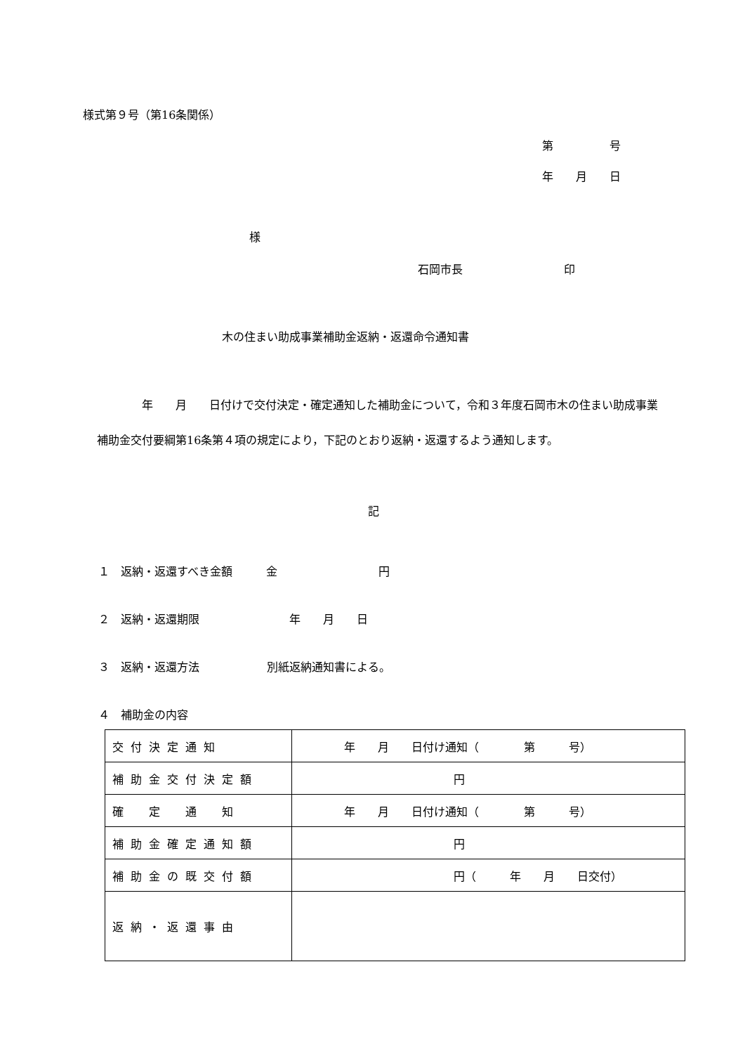様式第９号（第16条関係）
第　　　　　号
年　　月　　日
様
石岡市長　　　　　　　　　印
木の住まい助成事業補助金返納・返還命令通知書
　　　　年　　月　　日付けで交付決定・確定通知した補助金について，令和３年度石岡市木の住まい助成事業補助金交付要綱第16条第４項の規定により，下記のとおり返納・返還するよう通知します。
記
１　返納・返還すべき金額　　　金　　　　　　　　　円
２　返納・返還期限　　　　　　　　年　　月　　日
３　返納・返還方法　　　　　　別紙返納通知書による。
４　補助金の内容
| 交付決定通知 | 年 月 日付け通知（ 第 号） |
| 補助金交付決定額 | 円 |
| 確 定 通 知 | 年 月 日付け通知（ 第 号） |
| 補助金確定通知額 | 円 |
| 補助金の既交付額 | 円（ 年 月 日交付） |
| 返納・返還事由 | |